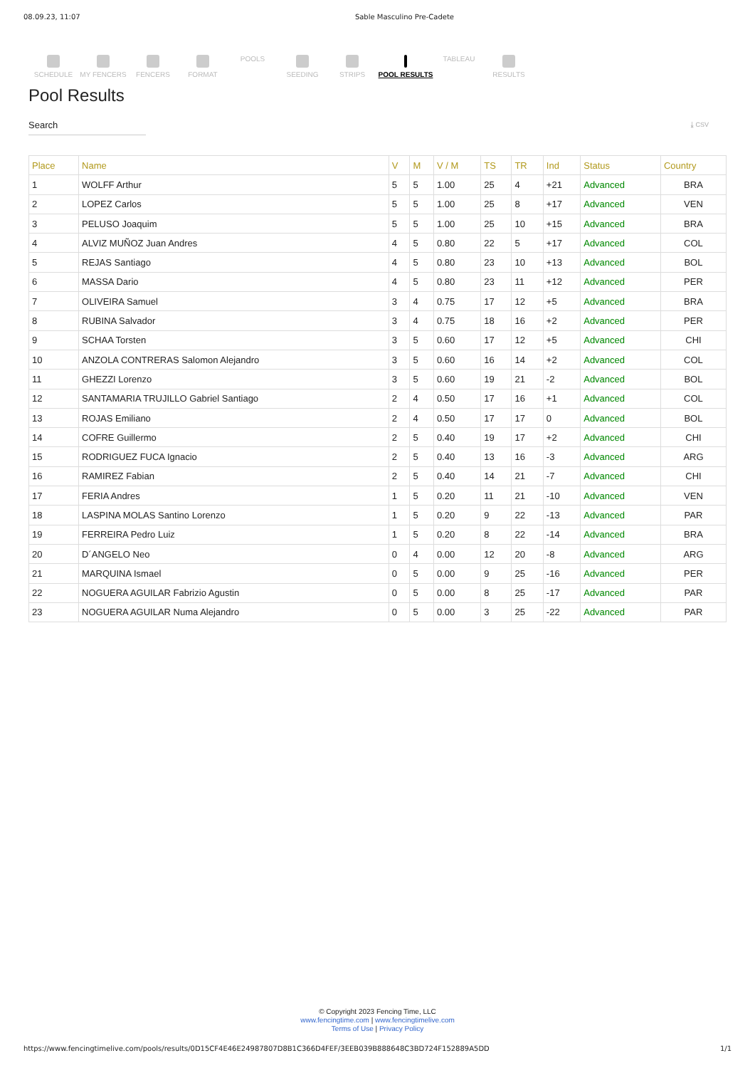08.09.23, 11:07 Sable Masculino Pre-Cadete
SCHEDULE MY FENCERS FENCERS FORMAT POOLS SEEDING STRIPS POOL RESULTS TABLEAU RESULTS
Pool Results
Search ⤓ CSV
| Place | Name | V | M | V / M | TS | TR | Ind | Status | Country |
| --- | --- | --- | --- | --- | --- | --- | --- | --- | --- |
| 1 | WOLFF Arthur | 5 | 5 | 1.00 | 25 | 4 | +21 | Advanced | BRA |
| 2 | LOPEZ Carlos | 5 | 5 | 1.00 | 25 | 8 | +17 | Advanced | VEN |
| 3 | PELUSO Joaquim | 5 | 5 | 1.00 | 25 | 10 | +15 | Advanced | BRA |
| 4 | ALVIZ MUÑOZ Juan Andres | 4 | 5 | 0.80 | 22 | 5 | +17 | Advanced | COL |
| 5 | REJAS Santiago | 4 | 5 | 0.80 | 23 | 10 | +13 | Advanced | BOL |
| 6 | MASSA Dario | 4 | 5 | 0.80 | 23 | 11 | +12 | Advanced | PER |
| 7 | OLIVEIRA Samuel | 3 | 4 | 0.75 | 17 | 12 | +5 | Advanced | BRA |
| 8 | RUBINA Salvador | 3 | 4 | 0.75 | 18 | 16 | +2 | Advanced | PER |
| 9 | SCHAA Torsten | 3 | 5 | 0.60 | 17 | 12 | +5 | Advanced | CHI |
| 10 | ANZOLA CONTRERAS Salomon Alejandro | 3 | 5 | 0.60 | 16 | 14 | +2 | Advanced | COL |
| 11 | GHEZZI Lorenzo | 3 | 5 | 0.60 | 19 | 21 | -2 | Advanced | BOL |
| 12 | SANTAMARIA TRUJILLO Gabriel Santiago | 2 | 4 | 0.50 | 17 | 16 | +1 | Advanced | COL |
| 13 | ROJAS Emiliano | 2 | 4 | 0.50 | 17 | 17 | 0 | Advanced | BOL |
| 14 | COFRE Guillermo | 2 | 5 | 0.40 | 19 | 17 | +2 | Advanced | CHI |
| 15 | RODRIGUEZ FUCA Ignacio | 2 | 5 | 0.40 | 13 | 16 | -3 | Advanced | ARG |
| 16 | RAMIREZ Fabian | 2 | 5 | 0.40 | 14 | 21 | -7 | Advanced | CHI |
| 17 | FERIA Andres | 1 | 5 | 0.20 | 11 | 21 | -10 | Advanced | VEN |
| 18 | LASPINA MOLAS Santino Lorenzo | 1 | 5 | 0.20 | 9 | 22 | -13 | Advanced | PAR |
| 19 | FERREIRA Pedro Luiz | 1 | 5 | 0.20 | 8 | 22 | -14 | Advanced | BRA |
| 20 | D´ANGELO Neo | 0 | 4 | 0.00 | 12 | 20 | -8 | Advanced | ARG |
| 21 | MARQUINA Ismael | 0 | 5 | 0.00 | 9 | 25 | -16 | Advanced | PER |
| 22 | NOGUERA AGUILAR Fabrizio Agustin | 0 | 5 | 0.00 | 8 | 25 | -17 | Advanced | PAR |
| 23 | NOGUERA AGUILAR Numa Alejandro | 0 | 5 | 0.00 | 3 | 25 | -22 | Advanced | PAR |
© Copyright 2023 Fencing Time, LLC
www.fencingtime.com | www.fencingtimelive.com
Terms of Use | Privacy Policy
https://www.fencingtimelive.com/pools/results/0D15CF4E46E24987807D8B1C366D4FEF/3EEB039B888648C3BD724F152889A5DD 1/1